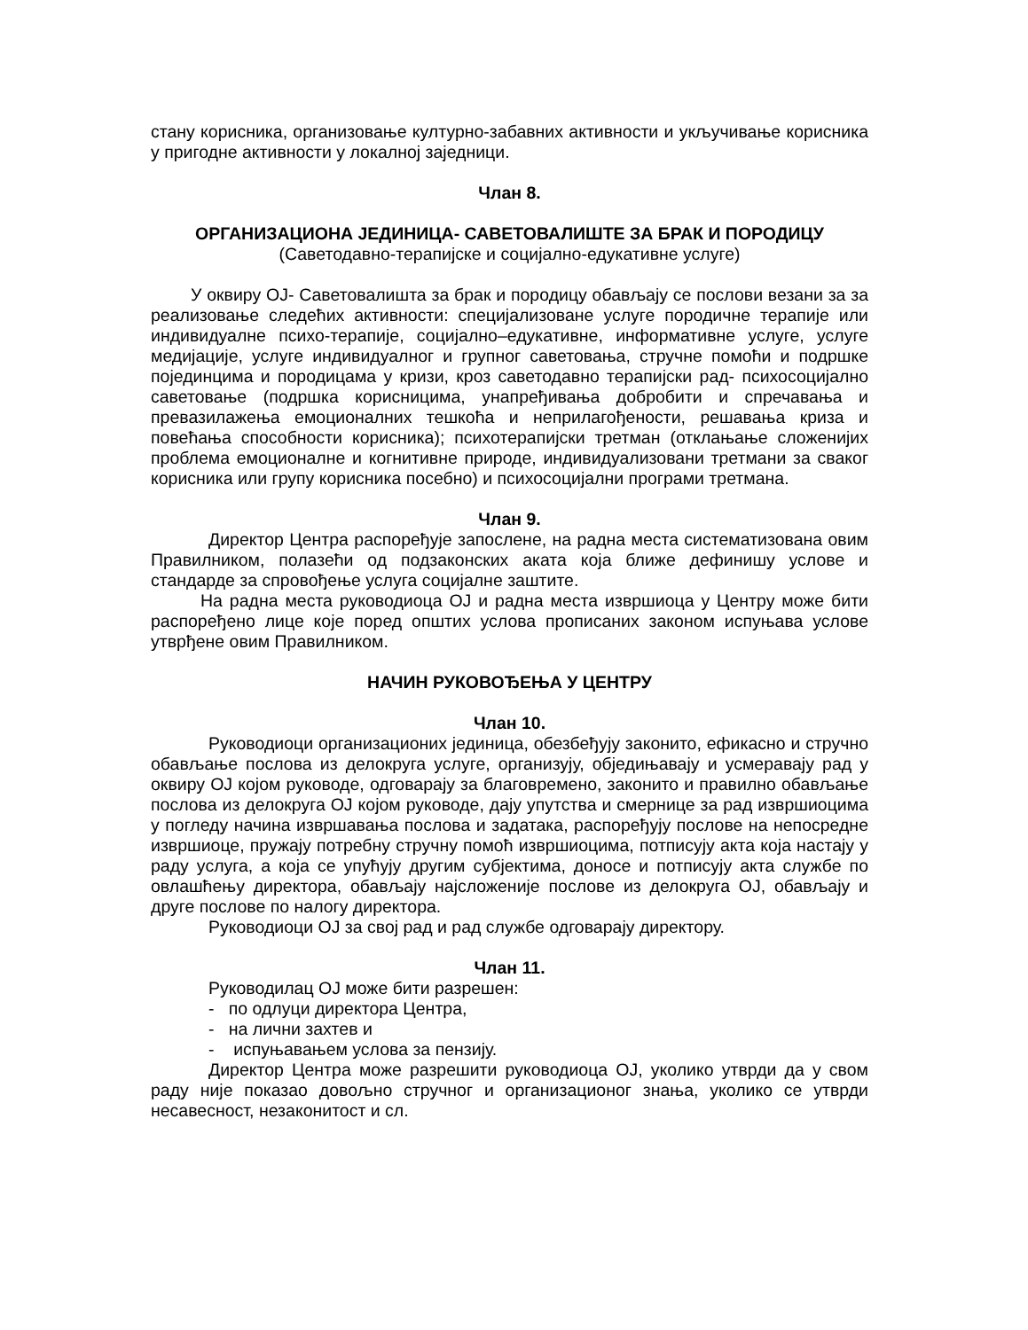стану корисника, организовање културно-забавних активности и укључивање корисника у пригодне активности у локалној заједници.
Члан 8.
ОРГАНИЗАЦИОНА ЈЕДИНИЦА- САВЕТОВАЛИШТЕ ЗА БРАК И ПОРОДИЦУ
(Саветодавно-терапијске и социјално-едукативне услуге)
У оквиру ОЈ- Саветовалишта за брак и породицу обављају се послови везани за за реализовање следећих активности: специјализоване услуге породичне терапије или индивидуалне психо-терапије, социјално–едукативне, информативне услуге, услуге медијације, услуге индивидуалног и групног саветовања, стручне помоћи и подршке појединцима и породицама у кризи, кроз саветодавно терапијски рад- психосоцијално саветовање (подршка корисницима, унапређивања добробити и спречавања и превазилажења емоционалних тешкоћа и неприлагођености, решавања криза и повећања способности корисника); психотерапијски третман (отклањање сложенијих проблема емоционалне и когнитивне природе, индивидуализовани третмани за сваког корисника или групу корисника посебно) и психосоцијални програми третмана.
Члан 9.
Директор Центра распоређује запослене, на радна места систематизована овим Правилником, полазећи од подзаконских аката која ближе дефинишу услове и стандарде за спровођење услуга социјалне заштите.
На радна места руководиоца ОЈ и радна места извршиоца у Центру може бити распоређено лице које поред општих услова прописаних законом испуњава услове утврђене овим Правилником.
НАЧИН РУКОВОЂЕЊА У ЦЕНТРУ
Члан 10.
Руководиоци организационих јединица, обезбеђују законито, ефикасно и стручно обављање послова из делокруга услуге, организују, обједињавају и усмеравају рад у оквиру ОЈ којом руководе, одговарају за благовремено, законито и правилно обављање послова из делокруга ОЈ којом руководе, дају упутства и смернице за рад извршиоцима у погледу начина извршавања послова и задатака, распоређују послове на непосредне извршиоце, пружају потребну стручну помоћ извршиоцима, потписују акта која настају у раду услуга, а која се упућују другим субјектима, доносе и потписују акта службе по овлашћењу директора, обављају најсложеније послове из делокруга ОЈ, обављају и друге послове по налогу директора.
Руководиоци ОЈ за свој рад и рад службе одговарају директору.
Члан 11.
Руководилац ОЈ може бити разрешен:
- по одлуци директора Центра,
- на лични захтев и
- испуњавањем услова за пензију.
Директор Центра може разрешити руководиоца ОЈ, уколико утврди да у свом раду није показао довољно стручног и организационог знања, уколико се утврди несавесност, незаконитост и сл.